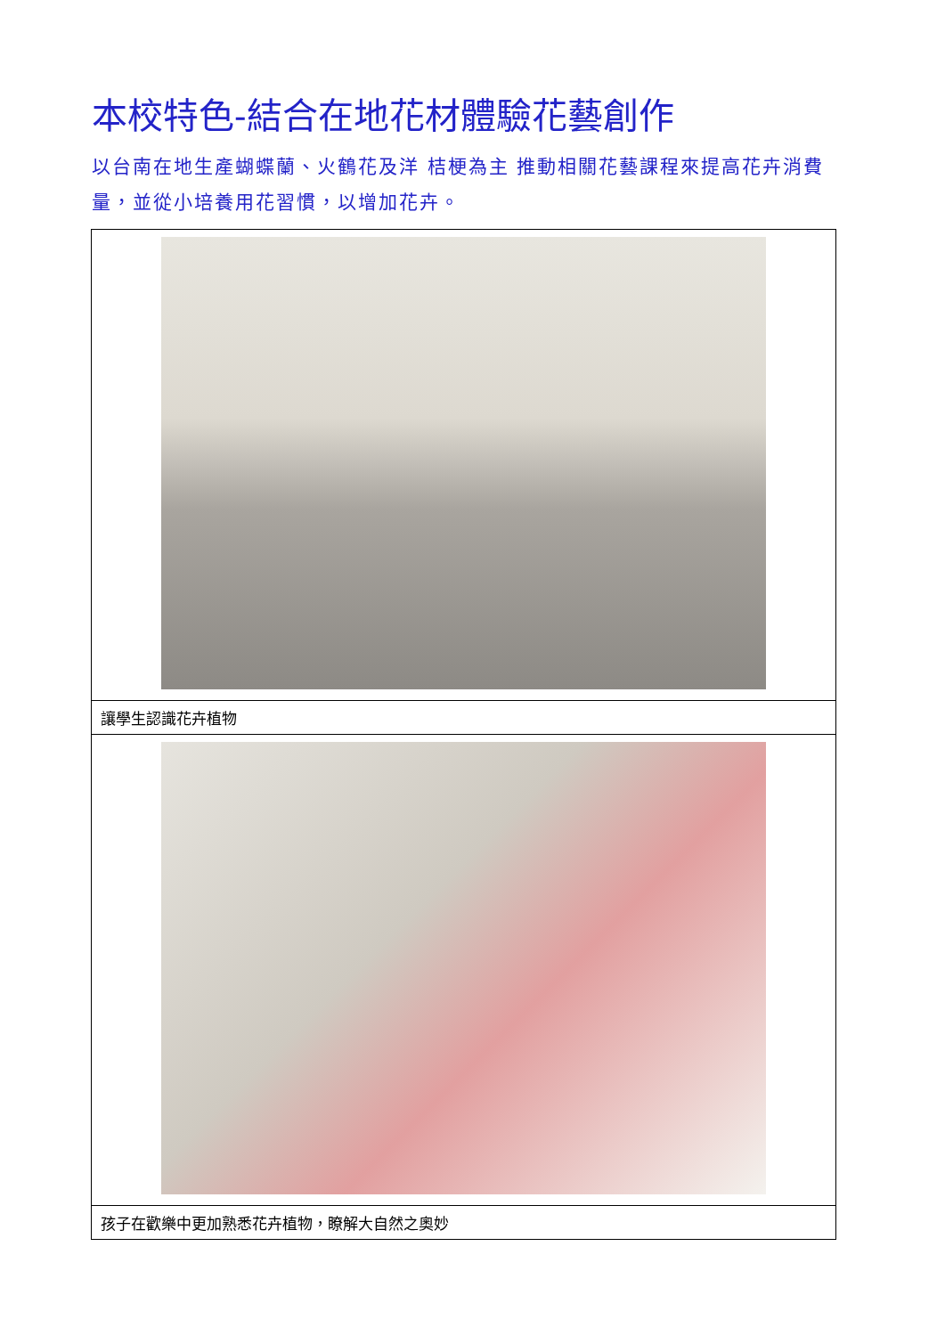本校特色-結合在地花材體驗花藝創作
以台南在地生產蝴蝶蘭、火鶴花及洋 桔梗為主 推動相關花藝課程來提高花卉消費量，並從小培養用花習慣，以增加花卉。
| 讓學生認識花卉植物 |
| 孩子在歡樂中更加熟悉花卉植物，瞭解大自然之奧妙 |